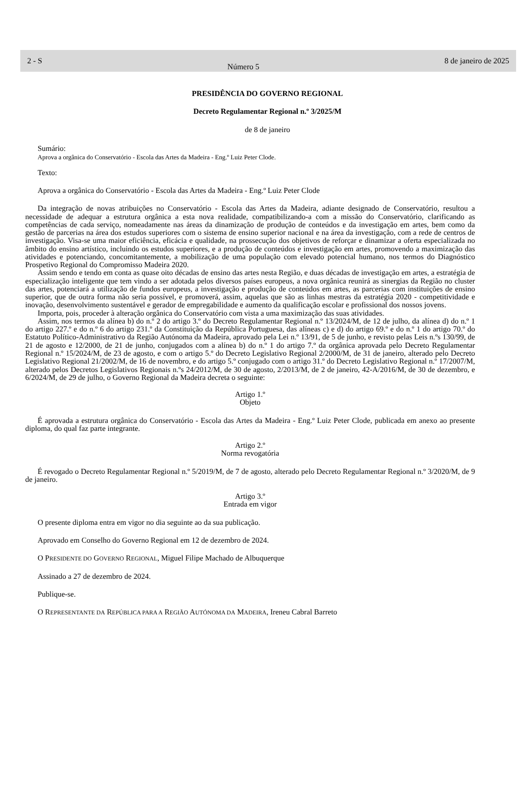2 - S
Número 5
8 de janeiro de 2025
PRESIDÊNCIA DO GOVERNO REGIONAL
Decreto Regulamentar Regional n.º 3/2025/M
de 8 de janeiro
Sumário:
Aprova a orgânica do Conservatório - Escola das Artes da Madeira - Eng.º Luiz Peter Clode.
Texto:
Aprova a orgânica do Conservatório - Escola das Artes da Madeira - Eng.º Luiz Peter Clode
Da integração de novas atribuições no Conservatório - Escola das Artes da Madeira, adiante designado de Conservatório, resultou a necessidade de adequar a estrutura orgânica a esta nova realidade, compatibilizando-a com a missão do Conservatório, clarificando as competências de cada serviço, nomeadamente nas áreas da dinamização de produção de conteúdos e da investigação em artes, bem como da gestão de parcerias na área dos estudos superiores com o sistema de ensino superior nacional e na área da investigação, com a rede de centros de investigação. Visa-se uma maior eficiência, eficácia e qualidade, na prossecução dos objetivos de reforçar e dinamizar a oferta especializada no âmbito do ensino artístico, incluindo os estudos superiores, e a produção de conteúdos e investigação em artes, promovendo a maximização das atividades e potenciando, concomitantemente, a mobilização de uma população com elevado potencial humano, nos termos do Diagnóstico Prospetivo Regional do Compromisso Madeira 2020.
Assim sendo e tendo em conta as quase oito décadas de ensino das artes nesta Região, e duas décadas de investigação em artes, a estratégia de especialização inteligente que tem vindo a ser adotada pelos diversos países europeus, a nova orgânica reunirá as sinergias da Região no cluster das artes, potenciará a utilização de fundos europeus, a investigação e produção de conteúdos em artes, as parcerias com instituições de ensino superior, que de outra forma não seria possível, e promoverá, assim, aquelas que são as linhas mestras da estratégia 2020 - competitividade e inovação, desenvolvimento sustentável e gerador de empregabilidade e aumento da qualificação escolar e profissional dos nossos jovens.
Importa, pois, proceder à alteração orgânica do Conservatório com vista a uma maximização das suas atividades.
Assim, nos termos da alínea b) do n.º 2 do artigo 3.º do Decreto Regulamentar Regional n.º 13/2024/M, de 12 de julho, da alínea d) do n.º 1 do artigo 227.º e do n.º 6 do artigo 231.º da Constituição da República Portuguesa, das alíneas c) e d) do artigo 69.º e do n.º 1 do artigo 70.º do Estatuto Político-Administrativo da Região Autónoma da Madeira, aprovado pela Lei n.º 13/91, de 5 de junho, e revisto pelas Leis n.ºs 130/99, de 21 de agosto e 12/2000, de 21 de junho, conjugados com a alínea b) do n.º 1 do artigo 7.º da orgânica aprovada pelo Decreto Regulamentar Regional n.º 15/2024/M, de 23 de agosto, e com o artigo 5.º do Decreto Legislativo Regional 2/2000/M, de 31 de janeiro, alterado pelo Decreto Legislativo Regional 21/2002/M, de 16 de novembro, e do artigo 5.º conjugado com o artigo 31.º do Decreto Legislativo Regional n.º 17/2007/M, alterado pelos Decretos Legislativos Regionais n.ºs 24/2012/M, de 30 de agosto, 2/2013/M, de 2 de janeiro, 42-A/2016/M, de 30 de dezembro, e 6/2024/M, de 29 de julho, o Governo Regional da Madeira decreta o seguinte:
Artigo 1.º
Objeto
É aprovada a estrutura orgânica do Conservatório - Escola das Artes da Madeira - Eng.º Luiz Peter Clode, publicada em anexo ao presente diploma, do qual faz parte integrante.
Artigo 2.º
Norma revogatória
É revogado o Decreto Regulamentar Regional n.º 5/2019/M, de 7 de agosto, alterado pelo Decreto Regulamentar Regional n.º 3/2020/M, de 9 de janeiro.
Artigo 3.º
Entrada em vigor
O presente diploma entra em vigor no dia seguinte ao da sua publicação.
Aprovado em Conselho do Governo Regional em 12 de dezembro de 2024.
O PRESIDENTE DO GOVERNO REGIONAL, Miguel Filipe Machado de Albuquerque
Assinado a 27 de dezembro de 2024.
Publique-se.
O REPRESENTANTE DA REPÚBLICA PARA A REGIÃO AUTÓNOMA DA MADEIRA, Ireneu Cabral Barreto